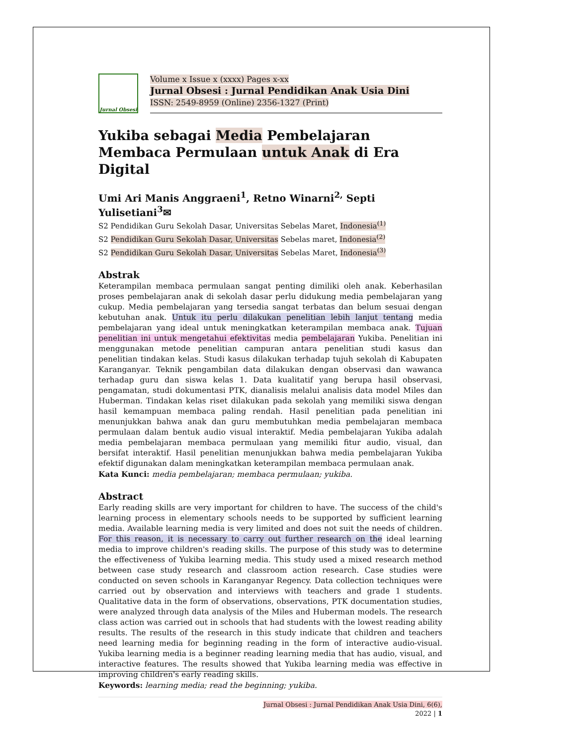Jurnal Obsesi
Volume x Issue x (xxxx) Pages x-xx
Jurnal Obsesi : Jurnal Pendidikan Anak Usia Dini
ISSN: 2549-8959 (Online) 2356-1327 (Print)
Yukiba sebagai Media Pembelajaran Membaca Permulaan untuk Anak di Era Digital
Umi Ari Manis Anggraeni<sup>1</sup>, Retno Winarni<sup>2,</sup> Septi Yulisetiani<sup>3</sup>✉
S2 Pendidikan Guru Sekolah Dasar, Universitas Sebelas Maret, Indonesia<sup>(1)</sup>
S2 Pendidikan Guru Sekolah Dasar, Universitas Sebelas maret, Indonesia<sup>(2)</sup>
S2 Pendidikan Guru Sekolah Dasar, Universitas Sebelas Maret, Indonesia<sup>(3)</sup>
Abstrak
Keterampilan membaca permulaan sangat penting dimiliki oleh anak. Keberhasilan proses pembelajaran anak di sekolah dasar perlu didukung media pembelajaran yang cukup. Media pembelajaran yang tersedia sangat terbatas dan belum sesuai dengan kebutuhan anak. Untuk itu perlu dilakukan penelitian lebih lanjut tentang media pembelajaran yang ideal untuk meningkatkan keterampilan membaca anak. Tujuan penelitian ini untuk mengetahui efektivitas media pembelajaran Yukiba. Penelitian ini menggunakan metode penelitian campuran antara penelitian studi kasus dan penelitian tindakan kelas. Studi kasus dilakukan terhadap tujuh sekolah di Kabupaten Karanganyar. Teknik pengambilan data dilakukan dengan observasi dan wawanca terhadap guru dan siswa kelas 1. Data kualitatif yang berupa hasil observasi, pengamatan, studi dokumentasi PTK, dianalisis melalui analisis data model Miles dan Huberman. Tindakan kelas riset dilakukan pada sekolah yang memiliki siswa dengan hasil kemampuan membaca paling rendah. Hasil penelitian pada penelitian ini menunjukkan bahwa anak dan guru membutuhkan media pembelajaran membaca permulaan dalam bentuk audio visual interaktif. Media pembelajaran Yukiba adalah media pembelajaran membaca permulaan yang memiliki fitur audio, visual, dan bersifat interaktif. Hasil penelitian menunjukkan bahwa media pembelajaran Yukiba efektif digunakan dalam meningkatkan keterampilan membaca permulaan anak.
Kata Kunci: media pembelajaran; membaca permulaan; yukiba.
Abstract
Early reading skills are very important for children to have. The success of the child's learning process in elementary schools needs to be supported by sufficient learning media. Available learning media is very limited and does not suit the needs of children. For this reason, it is necessary to carry out further research on the ideal learning media to improve children's reading skills. The purpose of this study was to determine the effectiveness of Yukiba learning media. This study used a mixed research method between case study research and classroom action research. Case studies were conducted on seven schools in Karanganyar Regency. Data collection techniques were carried out by observation and interviews with teachers and grade 1 students. Qualitative data in the form of observations, observations, PTK documentation studies, were analyzed through data analysis of the Miles and Huberman models. The research class action was carried out in schools that had students with the lowest reading ability results. The results of the research in this study indicate that children and teachers need learning media for beginning reading in the form of interactive audio-visual. Yukiba learning media is a beginner reading learning media that has audio, visual, and interactive features. The results showed that Yukiba learning media was effective in improving children's early reading skills.
Keywords: learning media; read the beginning; yukiba.
Jurnal Obsesi : Jurnal Pendidikan Anak Usia Dini, 6(6),
2022 | 1